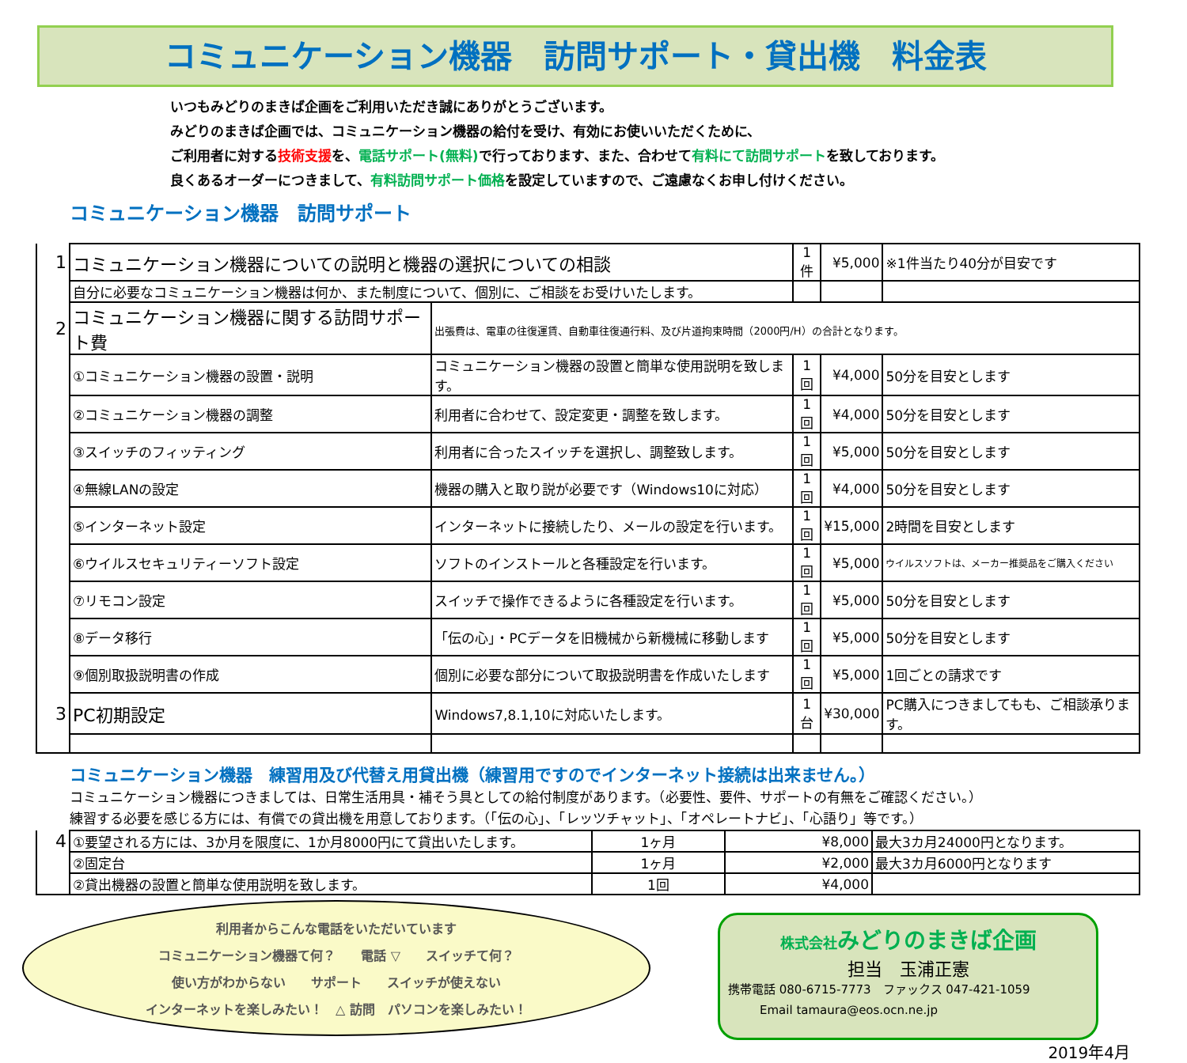コミュニケーション機器　訪問サポート・貸出機　料金表
いつもみどりのまきば企画をご利用いただき誠にありがとうございます。
みどりのまきば企画では、コミュニケーション機器の給付を受け、有効にお使いいただくために、
ご利用者に対する技術支援を、電話サポート(無料) で行っております、また、合わせて有料にて訪問サポートを致しております。
良くあるオーダーにつきまして、有料訪問サポート価格を設定していますので、ご遠慮なくお申し付けください。
コミュニケーション機器　訪問サポート
| 1 | コミュニケーション機器についての説明と機器の選択についての相談 | | 1件 | ¥5,000 | ※1件当たり40分が目安です |
| | 自分に必要なコミュニケーション機器は何か、また制度について、個別に、ご相談をお受けいたします。 | | | | |
| 2 | コミュニケーション機器に関する訪問サポート費 | 出張費は、電車の往復運賃、自動車往復通行料、及び片道拘束時間（2000円/H）の合計となります。 | | | |
| | ①コミュニケーション機器の設置・説明 | コミュニケーション機器の設置と簡単な使用説明を致します。 | 1回 | ¥4,000 | 50分を目安とします |
| | ②コミュニケーション機器の調整 | 利用者に合わせて、設定変更・調整を致します。 | 1回 | ¥4,000 | 50分を目安とします |
| | ③スイッチのフィッティング | 利用者に合ったスイッチを選択し、調整致します。 | 1回 | ¥5,000 | 50分を目安とします |
| | ④無線LANの設定 | 機器の購入と取り説が必要です（Windows10に対応） | 1回 | ¥4,000 | 50分を目安とします |
| | ⑤インターネット設定 | インターネットに接続したり、メールの設定を行います。 | 1回 | ¥15,000 | 2時間を目安とします |
| | ⑥ウイルスセキュリティーソフト設定 | ソフトのインストールと各種設定を行います。 | 1回 | ¥5,000 | ウイルスソフトは、メーカー推奨品をご購入ください |
| | ⑦リモコン設定 | スイッチで操作できるように各種設定を行います。 | 1回 | ¥5,000 | 50分を目安とします |
| | ⑧データ移行 | 「伝の心」・PCデータを旧機械から新機械に移動します | 1回 | ¥5,000 | 50分を目安とします |
| | ⑨個別取扱説明書の作成 | 個別に必要な部分について取扱説明書を作成いたします | 1回 | ¥5,000 | 1回ごとの請求です |
| 3 | PC初期設定 | Windows7,8.1,10に対応いたします。 | 1台 | ¥30,000 | PC購入につきましてもも、ご相談承ります。 |
コミュニケーション機器　練習用及び代替え用貸出機（練習用ですのでインターネット接続は出来ません。）
コミュニケーション機器につきましては、日常生活用具・補そう具としての給付制度があります。（必要性、要件、サポートの有無をご確認ください。）
練習する必要を感じる方には、有償での貸出機を用意しております。（「伝の心」、「レッツチャット」、「オペレートナビ」、「心語り」等です。）
| 4 | ①要望される方には、3か月を限度に、1か月8000円にて貸出いたします。 | 1ヶ月 | ¥8,000 | 最大3カ月24000円となります。 |
| | ②固定台 | 1ヶ月 | ¥2,000 | 最大3カ月6000円となります |
| | ②貸出機器の設置と簡単な使用説明を致します。 | 1回 | ¥4,000 | |
利用者からこんな電話をいただいています
コミュニケーション機器て何？　　電話 ▽　　スイッチて何？
使い方がわからない　　サポート　　スイッチが使えない
インターネットを楽しみたい！　△ 訪問　パソコンを楽しみたい！
株式会社みどりのまきば企画
担当　玉浦正憲
携帯電話 080-6715-7773　ファックス 047-421-1059
Email tamaura@eos.ocn.ne.jp
2019年4月